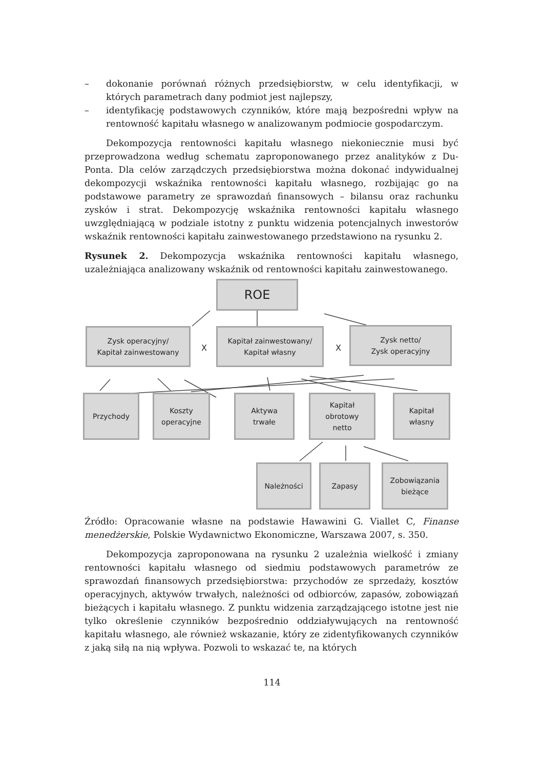– dokonanie porównań różnych przedsiębiorstw, w celu identyfikacji, w których parametrach dany podmiot jest najlepszy,
– identyfikację podstawowych czynników, które mają bezpośredni wpływ na rentowność kapitału własnego w analizowanym podmiocie gospodarczym.
Dekompozycja rentowności kapitału własnego niekoniecznie musi być przeprowadzona według schematu zaproponowanego przez analityków z Du-Ponta. Dla celów zarządczych przedsiębiorstwa można dokonać indywidualnej dekompozycji wskaźnika rentowności kapitału własnego, rozbijając go na podstawowe parametry ze sprawozdań finansowych – bilansu oraz rachunku zysków i strat. Dekompozycję wskaźnika rentowności kapitału własnego uwzględniającą w podziale istotny z punktu widzenia potencjalnych inwestorów wskaźnik rentowności kapitału zainwestowanego przedstawiono na rysunku 2.
Rysunek 2. Dekompozycja wskaźnika rentowności kapitału własnego, uzależniająca analizowany wskaźnik od rentowności kapitału zainwestowanego.
ROE
Zysk operacyjny/
Kapitał zainwestowany
X
Kapitał zainwestowany/
Kapitał własny
X
Zysk netto/
Zysk operacyjny
Przychody
Koszty
operacyjne
Aktywa
trwałe
Kapitał
obrotowy
netto
Kapitał
własny
Należności Zapasy
Zobowiązania
bieżące
Źródło: Opracowanie własne na podstawie Hawawini G. Viallet C, Finanse menedżerskie, Polskie Wydawnictwo Ekonomiczne, Warszawa 2007, s. 350.
Dekompozycja zaproponowana na rysunku 2 uzależnia wielkość i zmiany rentowności kapitału własnego od siedmiu podstawowych parametrów ze sprawozdań finansowych przedsiębiorstwa: przychodów ze sprzedaży, kosztów operacyjnych, aktywów trwałych, należności od odbiorców, zapasów, zobowiązań bieżących i kapitału własnego. Z punktu widzenia zarządzającego istotne jest nie tylko określenie czynników bezpośrednio oddziaływujących na rentowność kapitału własnego, ale również wskazanie, który ze zidentyfikowanych czynników z jaką siłą na nią wpływa. Pozwoli to wskazać te, na których
114